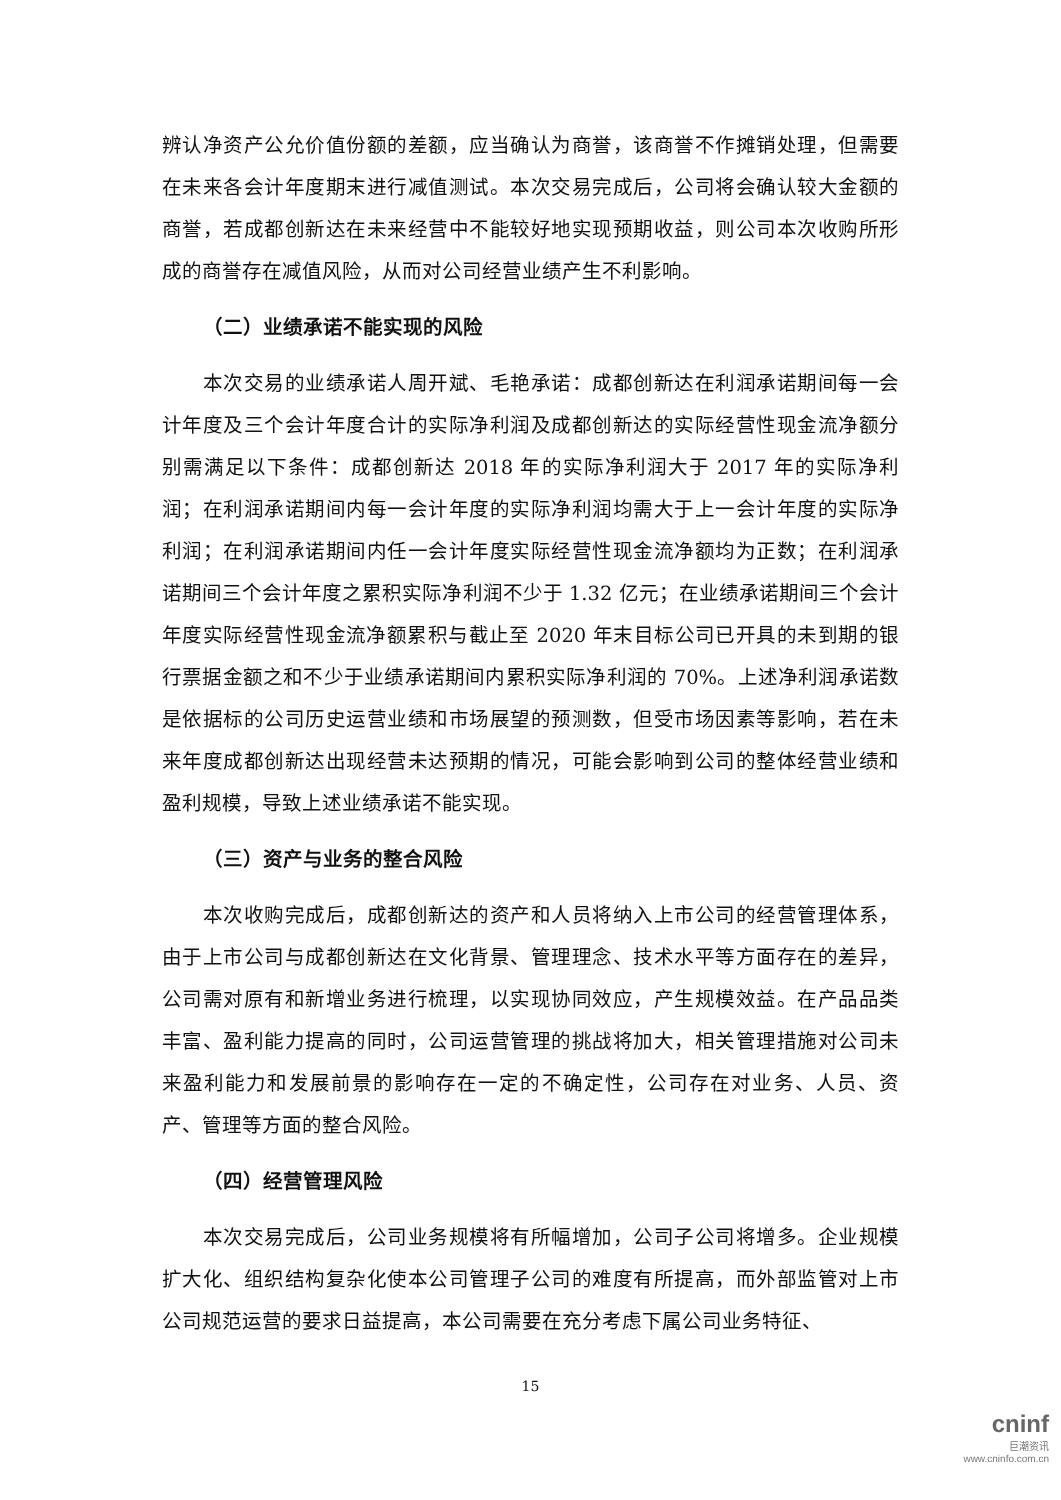辨认净资产公允价值份额的差额，应当确认为商誉，该商誉不作摊销处理，但需要在未来各会计年度期末进行减值测试。本次交易完成后，公司将会确认较大金额的商誉，若成都创新达在未来经营中不能较好地实现预期收益，则公司本次收购所形成的商誉存在减值风险，从而对公司经营业绩产生不利影响。
（二）业绩承诺不能实现的风险
本次交易的业绩承诺人周开斌、毛艳承诺：成都创新达在利润承诺期间每一会计年度及三个会计年度合计的实际净利润及成都创新达的实际经营性现金流净额分别需满足以下条件：成都创新达 2018 年的实际净利润大于 2017 年的实际净利润；在利润承诺期间内每一会计年度的实际净利润均需大于上一会计年度的实际净利润；在利润承诺期间内任一会计年度实际经营性现金流净额均为正数；在利润承诺期间三个会计年度之累积实际净利润不少于 1.32 亿元；在业绩承诺期间三个会计年度实际经营性现金流净额累积与截止至 2020 年末目标公司已开具的未到期的银行票据金额之和不少于业绩承诺期间内累积实际净利润的 70%。上述净利润承诺数是依据标的公司历史运营业绩和市场展望的预测数，但受市场因素等影响，若在未来年度成都创新达出现经营未达预期的情况，可能会影响到公司的整体经营业绩和盈利规模，导致上述业绩承诺不能实现。
（三）资产与业务的整合风险
本次收购完成后，成都创新达的资产和人员将纳入上市公司的经营管理体系，由于上市公司与成都创新达在文化背景、管理理念、技术水平等方面存在的差异，公司需对原有和新增业务进行梳理，以实现协同效应，产生规模效益。在产品品类丰富、盈利能力提高的同时，公司运营管理的挑战将加大，相关管理措施对公司未来盈利能力和发展前景的影响存在一定的不确定性，公司存在对业务、人员、资产、管理等方面的整合风险。
（四）经营管理风险
本次交易完成后，公司业务规模将有所幅增加，公司子公司将增多。企业规模扩大化、组织结构复杂化使本公司管理子公司的难度有所提高，而外部监管对上市公司规范运营的要求日益提高，本公司需要在充分考虑下属公司业务特征、
15
cninf
巨潮资讯
www.cninfo.com.cn